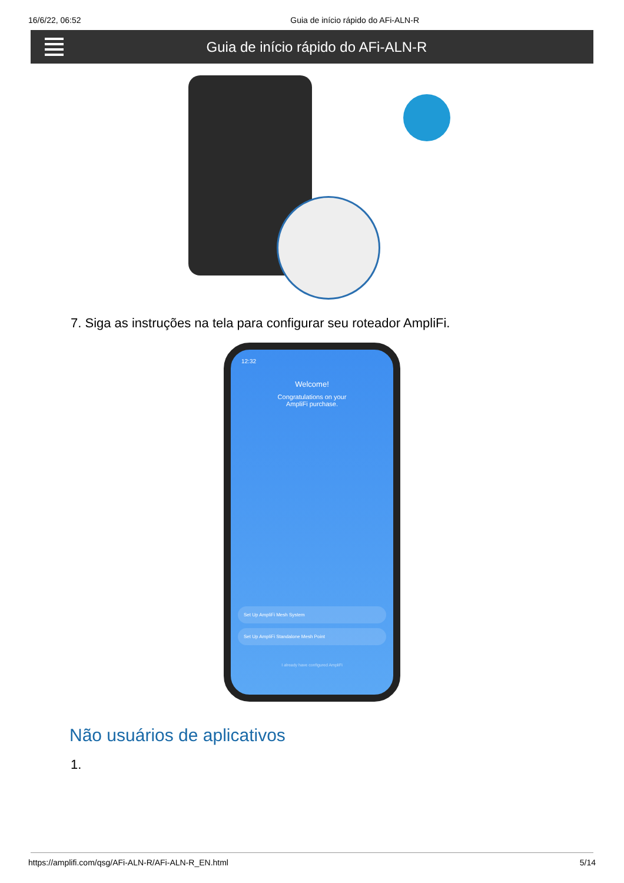16/6/22, 06:52 Guia de início rápido do AFi-ALN-R
Guia de início rápido do AFi-ALN-R
7. Siga as instruções na tela para configurar seu roteador AmpliFi.
12:32
Welcome!
Congratulations on your
AmpliFi purchase.
Set Up AmpliFi Mesh System
Set Up AmpliFi Standalone Mesh Point
I already have configured AmpliFi
Não usuários de aplicativos
1.
https://amplifi.com/qsg/AFi-ALN-R/AFi-ALN-R_EN.html 5/14